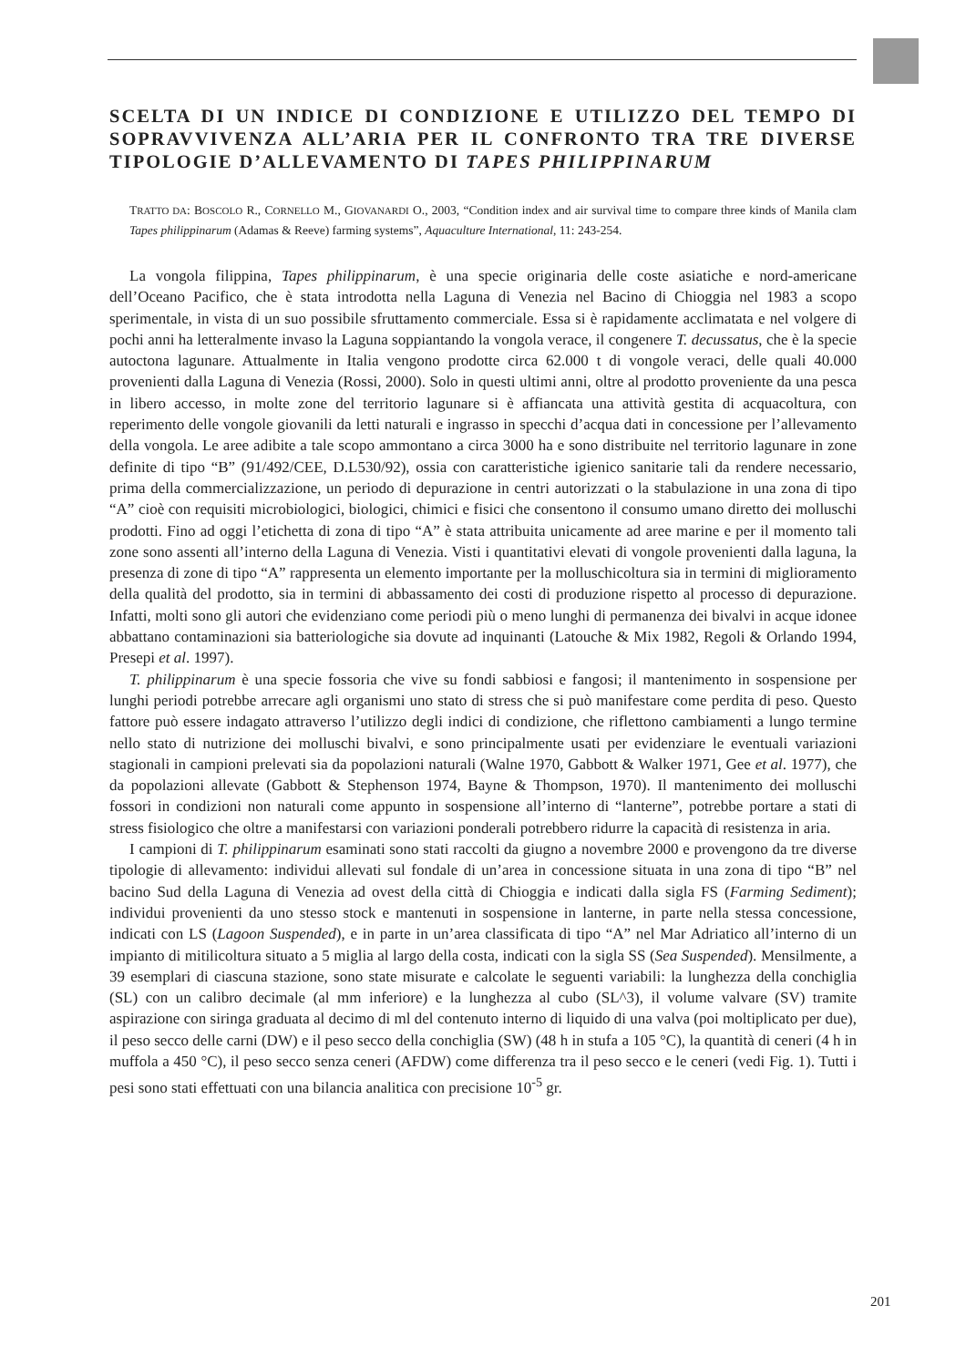SCELTA DI UN INDICE DI CONDIZIONE E UTILIZZO DEL TEMPO DI SOPRAVVIVENZA ALL’ARIA PER IL CONFRONTO TRA TRE DIVERSE TIPOLOGIE D’ALLEVAMENTO DI TAPES PHILIPPINARUM
TRATTO DA: BOSCOLO R., CORNELLO M., GIOVANARDI O., 2003, “Condition index and air survival time to compare three kinds of Manila clam Tapes philippinarum (Adamas & Reeve) farming systems”, Aquaculture International, 11: 243-254.
La vongola filippina, Tapes philippinarum, è una specie originaria delle coste asiatiche e nord-americane dell’Oceano Pacifico, che è stata introdotta nella Laguna di Venezia nel Bacino di Chioggia nel 1983 a scopo sperimentale, in vista di un suo possibile sfruttamento commerciale. Essa si è rapidamente acclimatata e nel volgere di pochi anni ha letteralmente invaso la Laguna soppiantando la vongola verace, il congenere T. decussatus, che è la specie autoctona lagunare. Attualmente in Italia vengono prodotte circa 62.000 t di vongole veraci, delle quali 40.000 provenienti dalla Laguna di Venezia (Rossi, 2000). Solo in questi ultimi anni, oltre al prodotto proveniente da una pesca in libero accesso, in molte zone del territorio lagunare si è affiancata una attività gestita di acquacoltura, con reperimento delle vongole giovanili da letti naturali e ingrasso in specchi d’acqua dati in concessione per l’allevamento della vongola. Le aree adibite a tale scopo ammontano a circa 3000 ha e sono distribuite nel territorio lagunare in zone definite di tipo “B” (91/492/CEE, D.L530/92), ossia con caratteristiche igienico sanitarie tali da rendere necessario, prima della commercializzazione, un periodo di depurazione in centri autorizzati o la stabulazione in una zona di tipo “A” cioè con requisiti microbiologici, biologici, chimici e fisici che consentono il consumo umano diretto dei molluschi prodotti. Fino ad oggi l’etichetta di zona di tipo “A” è stata attribuita unicamente ad aree marine e per il momento tali zone sono assenti all’interno della Laguna di Venezia. Visti i quantitativi elevati di vongole provenienti dalla laguna, la presenza di zone di tipo “A” rappresenta un elemento importante per la molluschicoltura sia in termini di miglioramento della qualità del prodotto, sia in termini di abbassamento dei costi di produzione rispetto al processo di depurazione. Infatti, molti sono gli autori che evidenziano come periodi più o meno lunghi di permanenza dei bivalvi in acque idonee abbattano contaminazioni sia batteriologiche sia dovute ad inquinanti (Latouche & Mix 1982, Regoli & Orlando 1994, Presepi et al. 1997).
T. philippinarum è una specie fossoria che vive su fondi sabbiosi e fangosi; il mantenimento in sospensione per lunghi periodi potrebbe arrecare agli organismi uno stato di stress che si può manifestare come perdita di peso. Questo fattore può essere indagato attraverso l’utilizzo degli indici di condizione, che riflettono cambiamenti a lungo termine nello stato di nutrizione dei molluschi bivalvi, e sono principalmente usati per evidenziare le eventuali variazioni stagionali in campioni prelevati sia da popolazioni naturali (Walne 1970, Gabbott & Walker 1971, Gee et al. 1977), che da popolazioni allevate (Gabbott & Stephenson 1974, Bayne & Thompson, 1970). Il mantenimento dei molluschi fossori in condizioni non naturali come appunto in sospensione all’interno di “lanterne”, potrebbe portare a stati di stress fisiologico che oltre a manifestarsi con variazioni ponderali potrebbero ridurre la capacità di resistenza in aria.
I campioni di T. philippinarum esaminati sono stati raccolti da giugno a novembre 2000 e provengono da tre diverse tipologie di allevamento: individui allevati sul fondale di un’area in concessione situata in una zona di tipo “B” nel bacino Sud della Laguna di Venezia ad ovest della città di Chioggia e indicati dalla sigla FS (Farming Sediment); individui provenienti da uno stesso stock e mantenuti in sospensione in lanterne, in parte nella stessa concessione, indicati con LS (Lagoon Suspended), e in parte in un’area classificata di tipo “A” nel Mar Adriatico all’interno di un impianto di mitilicoltura situato a 5 miglia al largo della costa, indicati con la sigla SS (Sea Suspended). Mensilmente, a 39 esemplari di ciascuna stazione, sono state misurate e calcolate le seguenti variabili: la lunghezza della conchiglia (SL) con un calibro decimale (al mm inferiore) e la lunghezza al cubo (SL^3), il volume valvare (SV) tramite aspirazione con siringa graduata al decimo di ml del contenuto interno di liquido di una valva (poi moltiplicato per due), il peso secco delle carni (DW) e il peso secco della conchiglia (SW) (48 h in stufa a 105 °C), la quantità di ceneri (4 h in muffola a 450 °C), il peso secco senza ceneri (AFDW) come differenza tra il peso secco e le ceneri (vedi Fig. 1). Tutti i pesi sono stati effettuati con una bilancia analitica con precisione 10<sup>-5</sup> gr.
201